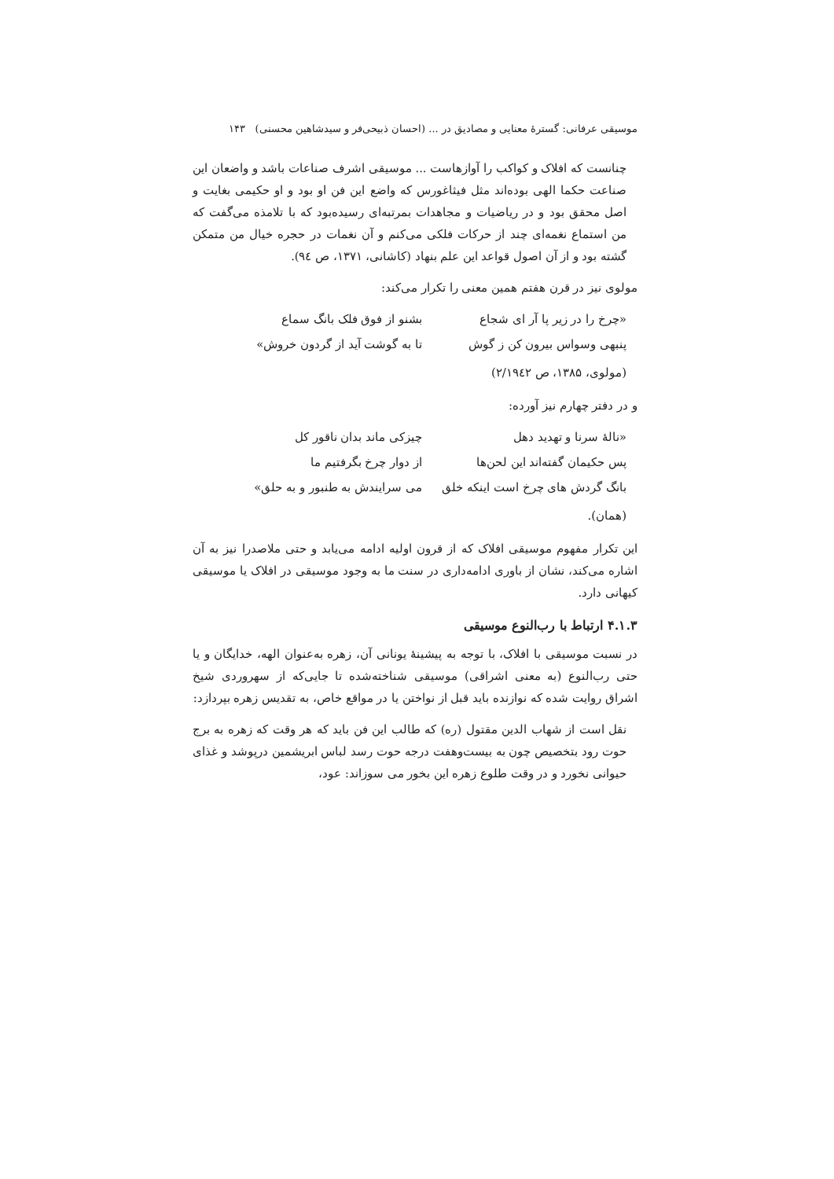موسیقی عرفانی: گسترهٔ معنایی و مصادیق در ... (احسان ذبیحی‌فر و سیدشاهین محسنی) ۱۴۳
چنانست که افلاک و کواکب را آوازهاست ... موسیقی اشرف صناعات باشد و واضعان این صناعت حکما الهی بوده‌اند مثل فیثاغورس که واضع این فن او بود و او حکیمی بغایت و اصل محقق بود و در ریاضیات و مجاهدات بمرتبه‌ای رسیده‌بود که با تلامذه می‌گفت که من استماع نغمه‌ای چند از حرکات فلکی می‌کنم و آن نغمات در حجره خیال من متمکن گشته بود و از آن اصول قواعد این علم بنهاد (کاشانی، ۱۳۷۱، ص ۹٤).
مولوی نیز در قرن هفتم همین معنی را تکرار می‌کند:
«چرخ را در زیر پا آر ای شجاع بشنو از فوق فلک بانگ سماع
پنبهی وسواس بیرون کن ز گوش تا به گوشت آید از گردون خروش»
(مولوی، ۱۳۸۵، ص ۲/۱۹٤۲)
و در دفتر چهارم نیز آورده:
«نالهٔ سرنا و تهدید دهل چیزکی ماند بدان ناقور کل
پس حکیمان گفته‌اند این لحن‌ها از دوار چرخ بگرفتیم ما
بانگ گردش های چرخ است اینکه خلق می سرایندش به طنبور و به حلق»
(همان).
این تکرار مفهوم موسیقی افلاک که از قرون اولیه ادامه می‌یابد و حتی ملاصدرا نیز به آن اشاره می‌کند، نشان از باوری ادامه‌داری در سنت ما به وجود موسیقی در افلاک یا موسیقی کیهانی دارد.
۴.۱.۳ ارتباط با رب‌النوع موسیقی
در نسبت موسیقی با افلاک، با توجه به پیشینهٔ یونانی آن، زهره به‌عنوان الهه، خدایگان و یا حتی رب‌النوع (به معنی اشراقی) موسیقی شناخته‌شده تا جایی‌که از سهروردی شیخ اشراق روایت شده که نوازنده باید قبل از نواختن یا در مواقع خاص، به تقدیس زهره بپردازد:
نقل است از شهاب الدین مقتول (ره) که طالب این فن باید که هر وقت که زهره به برج حوت رود بتخصیص چون به بیست‌وهفت درجه حوت رسد لباس ابریشمین درپوشد و غذای حیوانی نخورد و در وقت طلوع زهره این بخور می سوزاند: عود،